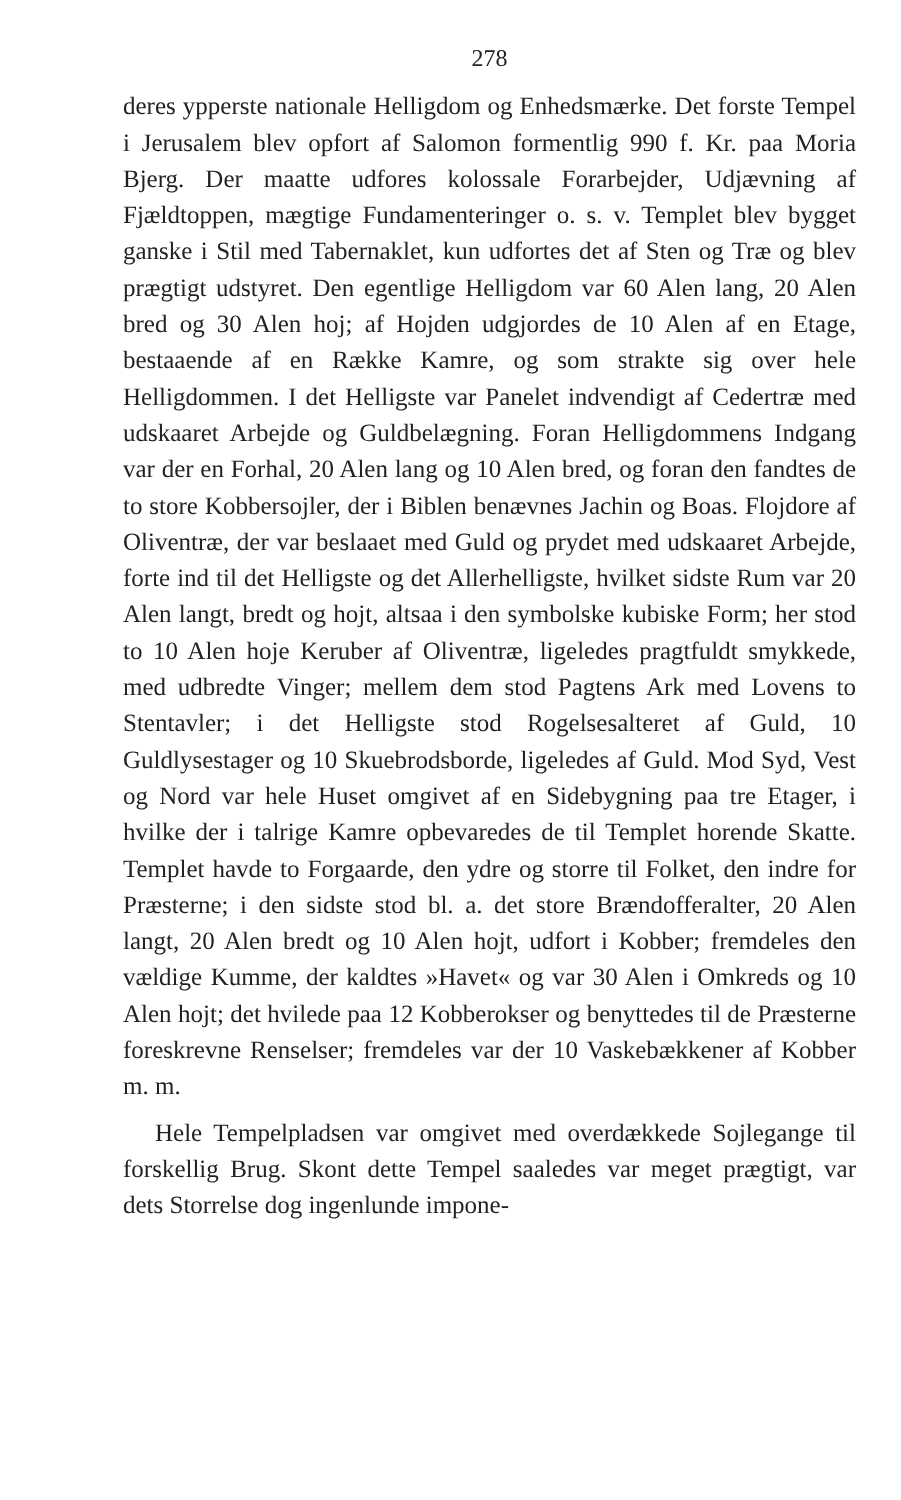278
deres ypperste nationale Helligdom og Enhedsmærke. Det forste Tempel i Jerusalem blev opfort af Salomon formentlig 990 f. Kr. paa Moria Bjerg. Der maatte udfores kolossale Forarbejder, Udjævning af Fjældtoppen, mægtige Fundamenteringer o. s. v. Templet blev bygget ganske i Stil med Tabernaklet, kun udfortes det af Sten og Træ og blev prægtigt udstyret. Den egentlige Helligdom var 60 Alen lang, 20 Alen bred og 30 Alen hoj; af Hojden udgjordes de 10 Alen af en Etage, bestaaende af en Række Kamre, og som strakte sig over hele Helligdommen. I det Helligste var Panelet indvendigt af Cedertræ med udskaaret Arbejde og Guldbelægning. Foran Helligdommens Indgang var der en Forhal, 20 Alen lang og 10 Alen bred, og foran den fandtes de to store Kobbersojler, der i Biblen benævnes Jachin og Boas. Flojdore af Oliventræ, der var beslaaet med Guld og prydet med udskaaret Arbejde, forte ind til det Helligste og det Allerhelligste, hvilket sidste Rum var 20 Alen langt, bredt og hojt, altsaa i den symbolske kubiske Form; her stod to 10 Alen hoje Keruber af Oliventræ, ligeledes pragtfuldt smykkede, med udbredte Vinger; mellem dem stod Pagtens Ark med Lovens to Stentavler; i det Helligste stod Rogelsesalteret af Guld, 10 Guldlysestager og 10 Skuebrodsborde, ligeledes af Guld. Mod Syd, Vest og Nord var hele Huset omgivet af en Sidebygning paa tre Etager, i hvilke der i talrige Kamre opbevaredes de til Templet horende Skatte. Templet havde to Forgaarde, den ydre og storre til Folket, den indre for Præsterne; i den sidste stod bl. a. det store Brændofferalter, 20 Alen langt, 20 Alen bredt og 10 Alen hojt, udfort i Kobber; fremdeles den vældige Kumme, der kaldtes »Havet« og var 30 Alen i Omkreds og 10 Alen hojt; det hvilede paa 12 Kobberokser og benyttedes til de Præsterne foreskrevne Renselser; fremdeles var der 10 Vaskebækkener af Kobber m. m.
Hele Tempelpladsen var omgivet med overdækkede Sojlegange til forskellig Brug. Skont dette Tempel saaledes var meget prægtigt, var dets Storrelse dog ingenlunde impone-